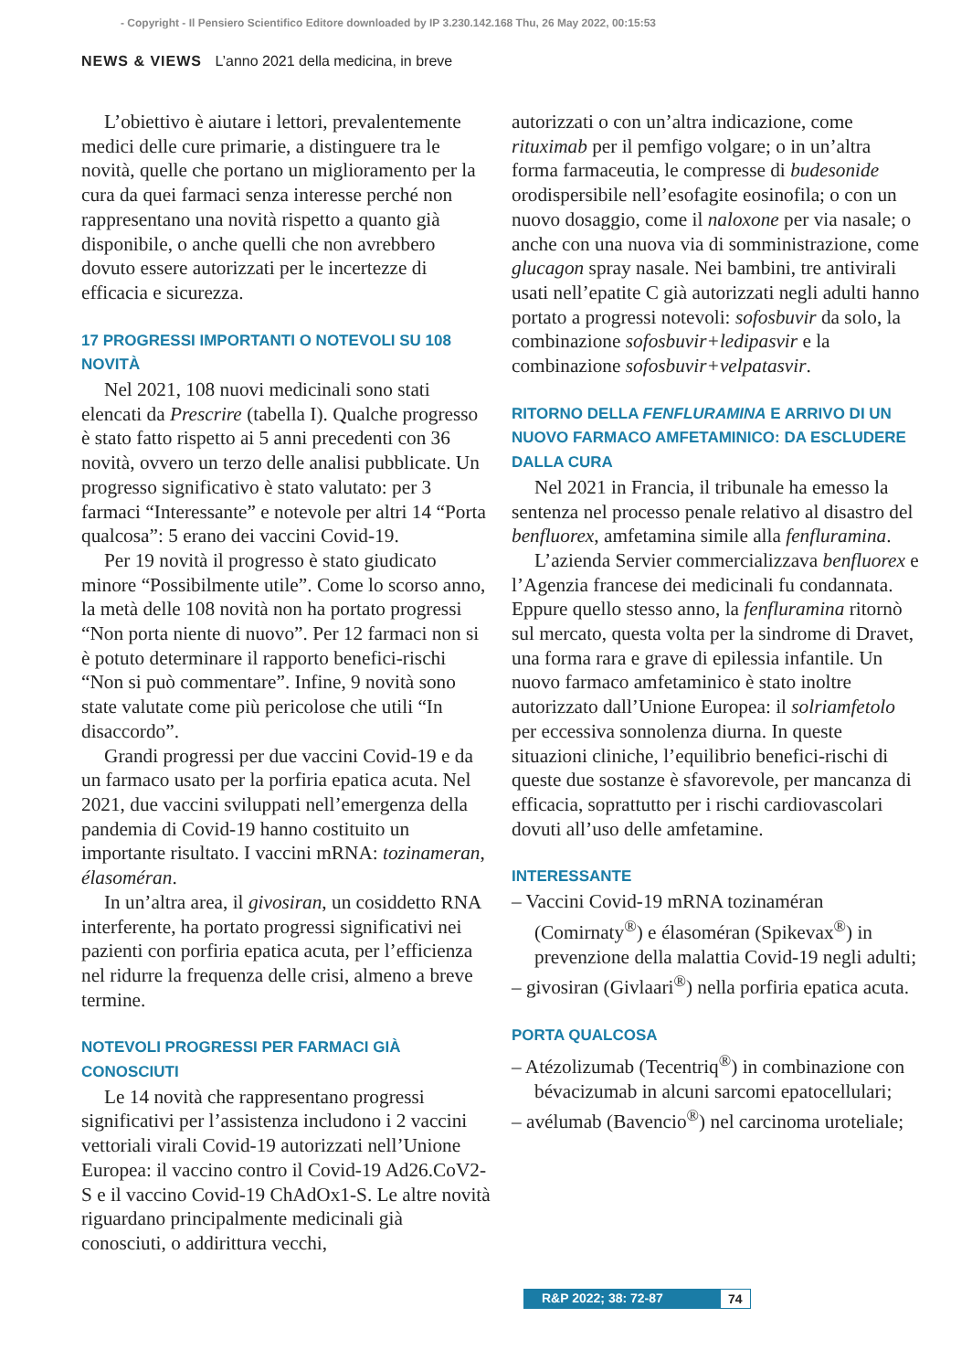- Copyright - Il Pensiero Scientifico Editore downloaded by IP 3.230.142.168 Thu, 26 May 2022, 00:15:53
NEWS & VIEWS L’anno 2021 della medicina, in breve
L’obiettivo è aiutare i lettori, prevalentemente medici delle cure primarie, a distinguere tra le novità, quelle che portano un miglioramento per la cura da quei farmaci senza interesse perché non rappresentano una novità rispetto a quanto già disponibile, o anche quelli che non avrebbero dovuto essere autorizzati per le incertezze di efficacia e sicurezza.
17 PROGRESSI IMPORTANTI O NOTEVOLI SU 108 NOVITÀ
Nel 2021, 108 nuovi medicinali sono stati elencati da Prescrire (tabella I). Qualche progresso è stato fatto rispetto ai 5 anni precedenti con 36 novità, ovvero un terzo delle analisi pubblicate. Un progresso significativo è stato valutato: per 3 farmaci “Interessante” e notevole per altri 14 “Porta qualcosa”: 5 erano dei vaccini Covid-19.
Per 19 novità il progresso è stato giudicato minore “Possibilmente utile”. Come lo scorso anno, la metà delle 108 novità non ha portato progressi “Non porta niente di nuovo”. Per 12 farmaci non si è potuto determinare il rapporto benefici-rischi “Non si può commentare”. Infine, 9 novità sono state valutate come più pericolose che utili “In disaccordo”.
Grandi progressi per due vaccini Covid-19 e da un farmaco usato per la porfiria epatica acuta. Nel 2021, due vaccini sviluppati nell’emergenza della pandemia di Covid-19 hanno costituito un importante risultato. I vaccini mRNA: tozinameran, élasoméran.
In un’altra area, il givosiran, un cosiddetto RNA interferente, ha portato progressi significativi nei pazienti con porfiria epatica acuta, per l’efficienza nel ridurre la frequenza delle crisi, almeno a breve termine.
NOTEVOLI PROGRESSI PER FARMACI GIÀ CONOSCIUTI
Le 14 novità che rappresentano progressi significativi per l’assistenza includono i 2 vaccini vettoriali virali Covid-19 autorizzati nell’Unione Europea: il vaccino contro il Covid-19 Ad26.CoV2-S e il vaccino Covid-19 ChAdOx1-S. Le altre novità riguardano principalmente medicinali già conosciuti, o addirittura vecchi,
autorizzati o con un’altra indicazione, come rituximab per il pemfigo volgare; o in un’altra forma farmaceutia, le compresse di budesonide orodispersibile nell’esofagite eosinofila; o con un nuovo dosaggio, come il naloxone per via nasale; o anche con una nuova via di somministrazione, come glucagon spray nasale. Nei bambini, tre antivirali usati nell’epatite C già autorizzati negli adulti hanno portato a progressi notevoli: sofosbuvir da solo, la combinazione sofosbuvir+ledipasvir e la combinazione sofosbuvir+velpatasvir.
RITORNO DELLA FENFLURAMINA E ARRIVO DI UN NUOVO FARMACO AMFETAMINICO: DA ESCLUDERE DALLA CURA
Nel 2021 in Francia, il tribunale ha emesso la sentenza nel processo penale relativo al disastro del benfluorex, amfetamina simile alla fenfluramina.
L’azienda Servier commercializzava benfluorex e l’Agenzia francese dei medicinali fu condannata. Eppure quello stesso anno, la fenfluramina ritornò sul mercato, questa volta per la sindrome di Dravet, una forma rara e grave di epilessia infantile. Un nuovo farmaco amfetaminico è stato inoltre autorizzato dall’Unione Europea: il solriamfetolo per eccessiva sonnolenza diurna. In queste situazioni cliniche, l’equilibrio benefici-rischi di queste due sostanze è sfavorevole, per mancanza di efficacia, soprattutto per i rischi cardiovascolari dovuti all’uso delle amfetamine.
INTERESSANTE
– Vaccini Covid-19 mRNA tozinaméran (Comirnaty<sup>®</sup>) e élasoméran (Spikevax<sup>®</sup>) in prevenzione della malattia Covid-19 negli adulti;
– givosiran (Givlaari<sup>®</sup>) nella porfiria epatica acuta.
PORTA QUALCOSA
– Atézolizumab (Tecentriq<sup>®</sup>) in combinazione con bévacizumab in alcuni sarcomi epatocellulari;
– avélumab (Bavencio<sup>®</sup>) nel carcinoma uroteliale;
R&P 2022; 38: 72-87 74